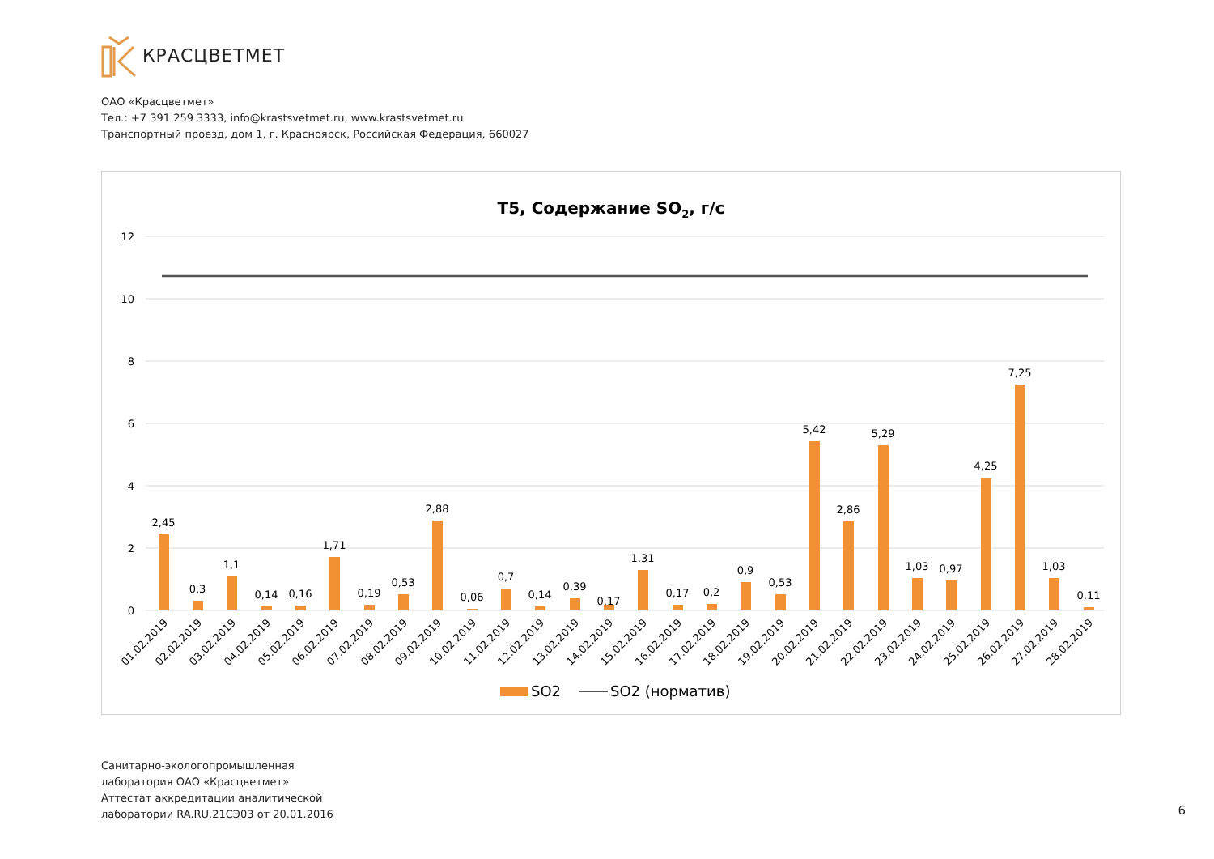КРАСЦВЕТМЕТ
ОАО «Красцветмет»
Тел.: +7 391 259 3333, info@krastsvetmet.ru, www.krastsvetmet.ru
Транспортный проезд, дом 1, г. Красноярск, Российская Федерация, 660027
Т5, Содержание SO2, г/с
12
10
8
6
4
2
0
2,45
0,3
1,1
0,14
0,16
1,71
0,19
0,53
2,88
0,06
0,7
0,14
0,39
0,17
1,31
0,17
0,2
0,9
0,53
5,42
2,86
5,29
1,03
0,97
4,25
7,25
1,03
0,11
01.02.2019
02.02.2019
03.02.2019
04.02.2019
05.02.2019
06.02.2019
07.02.2019
08.02.2019
09.02.2019
10.02.2019
11.02.2019
12.02.2019
13.02.2019
14.02.2019
15.02.2019
16.02.2019
17.02.2019
18.02.2019
19.02.2019
20.02.2019
21.02.2019
22.02.2019
23.02.2019
24.02.2019
25.02.2019
26.02.2019
27.02.2019
28.02.2019
SO2
SO2 (норматив)
Санитарно-экологопромышленная
лаборатория ОАО «Красцветмет»
Аттестат аккредитации аналитической
лаборатории RA.RU.21СЭ03 от 20.01.2016
6